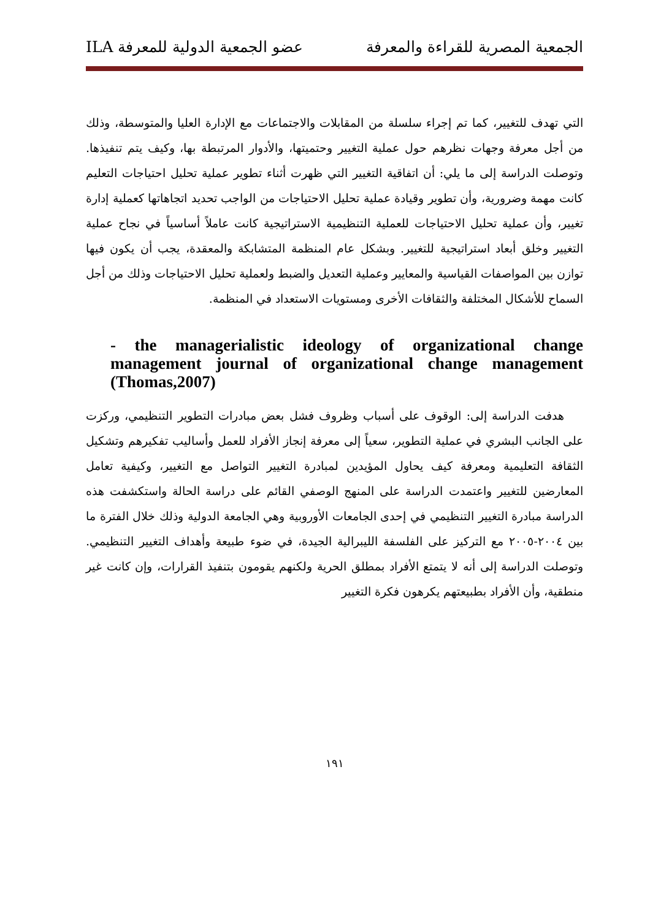الجمعية المصرية للقراءة والمعرفة عضو الجمعية الدولية للمعرفة ILA
التي تهدف للتغيير، كما تم إجراء سلسلة من المقابلات والاجتماعات مع الإدارة العليا والمتوسطة، وذلك من أجل معرفة وجهات نظرهم حول عملية التغيير وحتميتها، والأدوار المرتبطة بها، وكيف يتم تنفيذها. وتوصلت الدراسة إلى ما يلي: أن اتفاقية التغيير التي ظهرت أثناء تطوير عملية تحليل احتياجات التعليم كانت مهمة وضرورية، وأن تطوير وقيادة عملية تحليل الاحتياجات من الواجب تحديد اتجاهاتها كعملية إدارة تغيير، وأن عملية تحليل الاحتياجات للعملية التنظيمية الاستراتيجية كانت عاملاً أساسياً في نجاح عملية التغيير وخلق أبعاد استراتيجية للتغيير. وبشكل عام المنظمة المتشابكة والمعقدة، يجب أن يكون فيها توازن بين المواصفات القياسية والمعايير وعملية التعديل والضبط ولعملية تحليل الاحتياجات وذلك من أجل السماح للأشكال المختلفة والثقافات الأخرى ومستويات الاستعداد في المنظمة.
- the managerialistic ideology of organizational change management journal of organizational change management (Thomas,2007)
هدفت الدراسة إلى: الوقوف على أسباب وظروف فشل بعض مبادرات التطوير التنظيمي، وركزت على الجانب البشري في عملية التطوير، سعياً إلى معرفة إنجاز الأفراد للعمل وأساليب تفكيرهم وتشكيل الثقافة التعليمية ومعرفة كيف يحاول المؤيدين لمبادرة التغيير التواصل مع التغيير، وكيفية تعامل المعارضين للتغيير واعتمدت الدراسة على المنهج الوصفي القائم على دراسة الحالة واستكشفت هذه الدراسة مبادرة التغيير التنظيمي في إحدى الجامعات الأوروبية وهي الجامعة الدولية وذلك خلال الفترة ما بين ٢٠٠٤-٢٠٠٥ مع التركيز على الفلسفة الليبرالية الجيدة، في ضوء طبيعة وأهداف التغيير التنظيمي. وتوصلت الدراسة إلى أنه لا يتمتع الأفراد بمطلق الحرية ولكنهم يقومون بتنفيذ القرارات، وإن كانت غير منطقية، وأن الأفراد بطبيعتهم يكرهون فكرة التغيير
١٩١